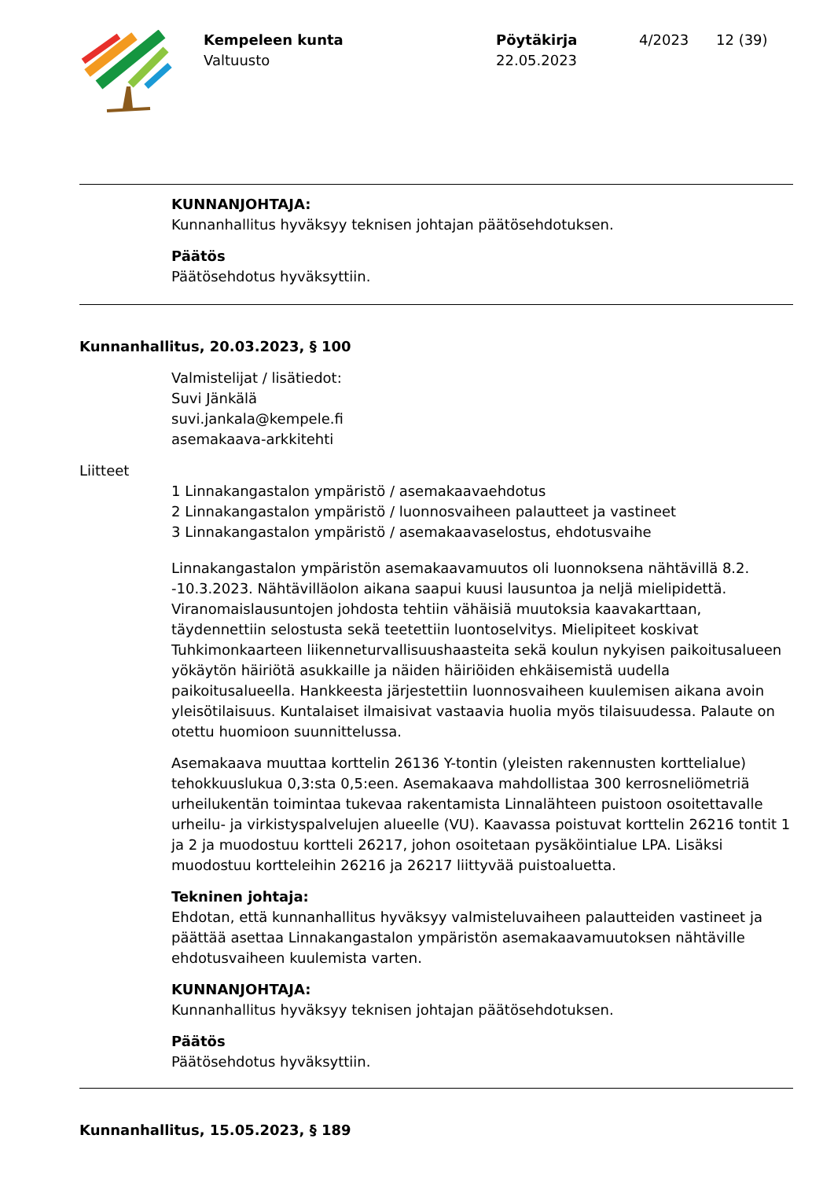Kempeleen kunta
Valtuusto
Pöytäkirja
22.05.2023
4/2023 12 (39)
KUNNANJOHTAJA:
Kunnanhallitus hyväksyy teknisen johtajan päätösehdotuksen.
Päätös
Päätösehdotus hyväksyttiin.
Kunnanhallitus, 20.03.2023, § 100
Valmistelijat / lisätiedot:
Suvi Jänkälä
suvi.jankala@kempele.fi
asemakaava-arkkitehti
Liitteet
1 Linnakangastalon ympäristö / asemakaavaehdotus
2 Linnakangastalon ympäristö / luonnosvaiheen palautteet ja vastineet
3 Linnakangastalon ympäristö / asemakaavaselostus, ehdotusvaihe
Linnakangastalon ympäristön asemakaavamuutos oli luonnoksena nähtävillä 8.2. -10.3.2023. Nähtävilläolon aikana saapui kuusi lausuntoa ja neljä mielipidettä. Viranomaislausuntojen johdosta tehtiin vähäisiä muutoksia kaavakarttaan, täydennettiin selostusta sekä teetettiin luontoselvitys. Mielipiteet koskivat Tuhkimonkaarteen liikenneturvallisuushaasteita sekä koulun nykyisen paikoitusalueen yökäytön häiriötä asukkaille ja näiden häiriöiden ehkäisemistä uudella paikoitusalueella. Hankkeesta järjestettiin luonnosvaiheen kuulemisen aikana avoin yleisötilaisuus. Kuntalaiset ilmaisivat vastaavia huolia myös tilaisuudessa. Palaute on otettu huomioon suunnittelussa.
Asemakaava muuttaa korttelin 26136 Y-tontin (yleisten rakennusten korttelialue) tehokkuuslukua 0,3:sta 0,5:een. Asemakaava mahdollistaa 300 kerrosneliömetriä urheilukentän toimintaa tukevaa rakentamista Linnalähteen puistoon osoitettavalle urheilu- ja virkistyspalvelujen alueelle (VU). Kaavassa poistuvat korttelin 26216 tontit 1 ja 2 ja muodostuu kortteli 26217, johon osoitetaan pysäköintialue LPA. Lisäksi muodostuu kortteleihin 26216 ja 26217 liittyvää puistoaluetta.
Tekninen johtaja:
Ehdotan, että kunnanhallitus hyväksyy valmisteluvaiheen palautteiden vastineet ja päättää asettaa Linnakangastalon ympäristön asemakaavamuutoksen nähtäville ehdotusvaiheen kuulemista varten.
KUNNANJOHTAJA:
Kunnanhallitus hyväksyy teknisen johtajan päätösehdotuksen.
Päätös
Päätösehdotus hyväksyttiin.
Kunnanhallitus, 15.05.2023, § 189